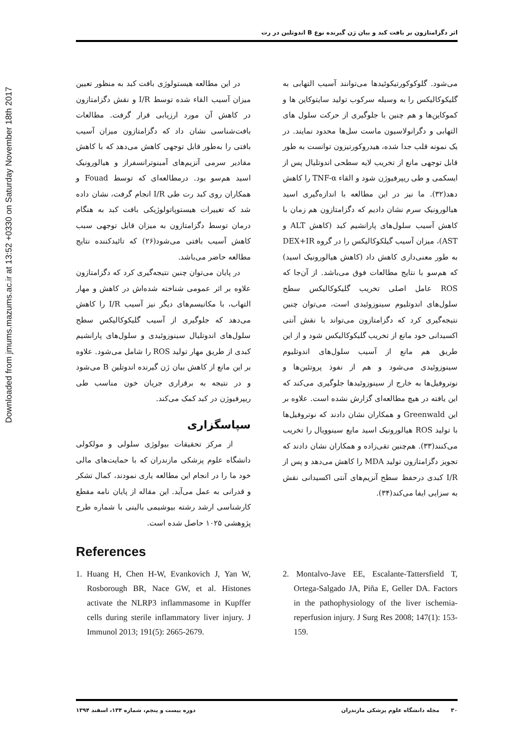Downloaded from jmums.mazums.ac.ir at 13:52 +0330 on Saturday November 18th 2017
اثر دگزامتازون بر بافت کبد و بیان ژن گیرنده نوع B اندوتلین در رت
می‌شود. گلوکوکورتیکوئیدها می‌توانند آسیب التهابی به گلیکوکالیکس را به وسیله سرکوب تولید سایتوکاین ها و کموکاین‌ها و هم چنین با جلوگیری از حرکت سلول های التهابی و دگرانولاسیون ماست سل‌ها محدود نمایند. در یک نمونه قلب جدا شده، هیدروکورتیزون توانست به طور قابل توجهی مانع از تخریب لایه سطحی اندوتلیال پس از ایسکمی و طی ریپرفیوژن شود و القاء TNF-α را کاهش دهد(۳۲). ما نیز در این مطالعه با اندازه‌گیری اسید هیالورونیک سرم نشان دادیم که دگزامتازون هم زمان با کاهش آسیب سلول‌های پارانشیم کبد (کاهش ALT و AST)، میزان آسیب گیلکوکالیکس را در گروه DEX+IR به طور معنی‌داری کاهش داد (کاهش هیالورونیک اسید) که هم‌سو با نتایج مطالعات فوق می‌باشد. از آن‌جا که ROS عامل اصلی تخریب گلیکوکالیکس سطح سلول‌های اندوتلیوم سینوزوئیدی است، می‌توان چنین نتیجه‌گیری کرد که دگزامتازون می‌تواند با نقش آنتی اکسیدانی خود مانع از تخریب گلیکوکالیکس شود و از این طریق هم مانع از آسیب سلول‌های اندوتلیوم سینوزوئیدی می‌شود و هم از نفوذ پروتئین‌ها و نوتروفیل‌ها به خارج از سینوزوئیدها جلوگیری می‌کند که این یافته در هیچ مطالعه‌ای گزارش نشده است. علاوه بر این Greenwald و همکاران نشان دادند که نوتروفیل‌ها با تولید ROS هیالورونیک اسید مایع سینوویال را تخریب می‌کنند(۳۳). هم‌چنین تقی‌زاده و همکاران نشان دادند که تجویز دگزامتازون تولید MDA را کاهش می‌دهد و پس از I/R کبدی درحفظ سطح آنزیم‌های آنتی اکسیدانی نقش به سزایی ایفا می‌کند(۳۴).
در این مطالعه هیستولوژی بافت کبد به منظور تعیین میزان آسیب القاء شده توسط I/R و نقش دگزامتازون در کاهش آن مورد ارزیابی قرار گرفت. مطالعات بافت‌شناسی نشان داد که دگزامتازون میزان آسیب بافتی را به‌طور قابل توجهی کاهش می‌دهد که با کاهش مقادیر سرمی آنزیم‌های آمینوترانسفراز و هیالورونیک اسید هم‌سو بود. درمطالعه‌ای که توسط Fouad و همکاران روی کبد رت طی I/R انجام گرفت، نشان داده شد که تغییرات هیستوپاتولوژیکی بافت کبد به هنگام درمان توسط دگزامتازون به میزان قابل توجهی سبب کاهش آسیب بافتی می‌شود(۲۶) که تائیدکننده نتایج مطالعه حاضر می‌باشد.
در پایان می‌توان چنین نتیجه‌گیری کرد که دگزامتازون علاوه بر اثر عمومی شناخته شده‌اش در کاهش و مهار التهاب، با مکانیسم‌های دیگر نیز آسیب I/R را کاهش می‌دهد که جلوگیری از آسیب گلیکوکالیکس سطح سلول‌های اندوتلیال سینوزوئیدی و سلول‌های پارانشیم کبدی از طریق مهار تولید ROS را شامل می‌شود. علاوه بر این مانع از کاهش بیان ژن گیرنده اندوتلین B می‌شود و در نتیجه به برقراری جریان خون مناسب طی ریپرفیوژن در کبد کمک می‌کند.
سپاسگزاری
از مرکز تحقیقات بیولوژی سلولی و مولکولی دانشگاه علوم پزشکی مازندران که با حمایت‌های مالی خود ما را در انجام این مطالعه یاری نمودند، کمال تشکر و قدرانی به عمل می‌آید. این مقاله از پایان نامه مقطع کارشناسی ارشد رشته بیوشیمی بالینی با شماره طرح پژوهشی ۱۰۲۵ حاصل شده است.
References
1. Huang H, Chen H-W, Evankovich J, Yan W, Rosborough BR, Nace GW, et al. Histones activate the NLRP3 inflammasome in Kupffer cells during sterile inflammatory liver injury. J Immunol 2013; 191(5): 2665-2679.
2. Montalvo-Jave EE, Escalante-Tattersfield T, Ortega-Salgado JA, Piña E, Geller DA. Factors in the pathophysiology of the liver ischemia-reperfusion injury. J Surg Res 2008; 147(1): 153-159.
۳۰ مجله دانشگاه علوم پزشکی مازندران دوره بیست و پنجم، شماره ۱۳۴، اسفند ۱۳۹۴